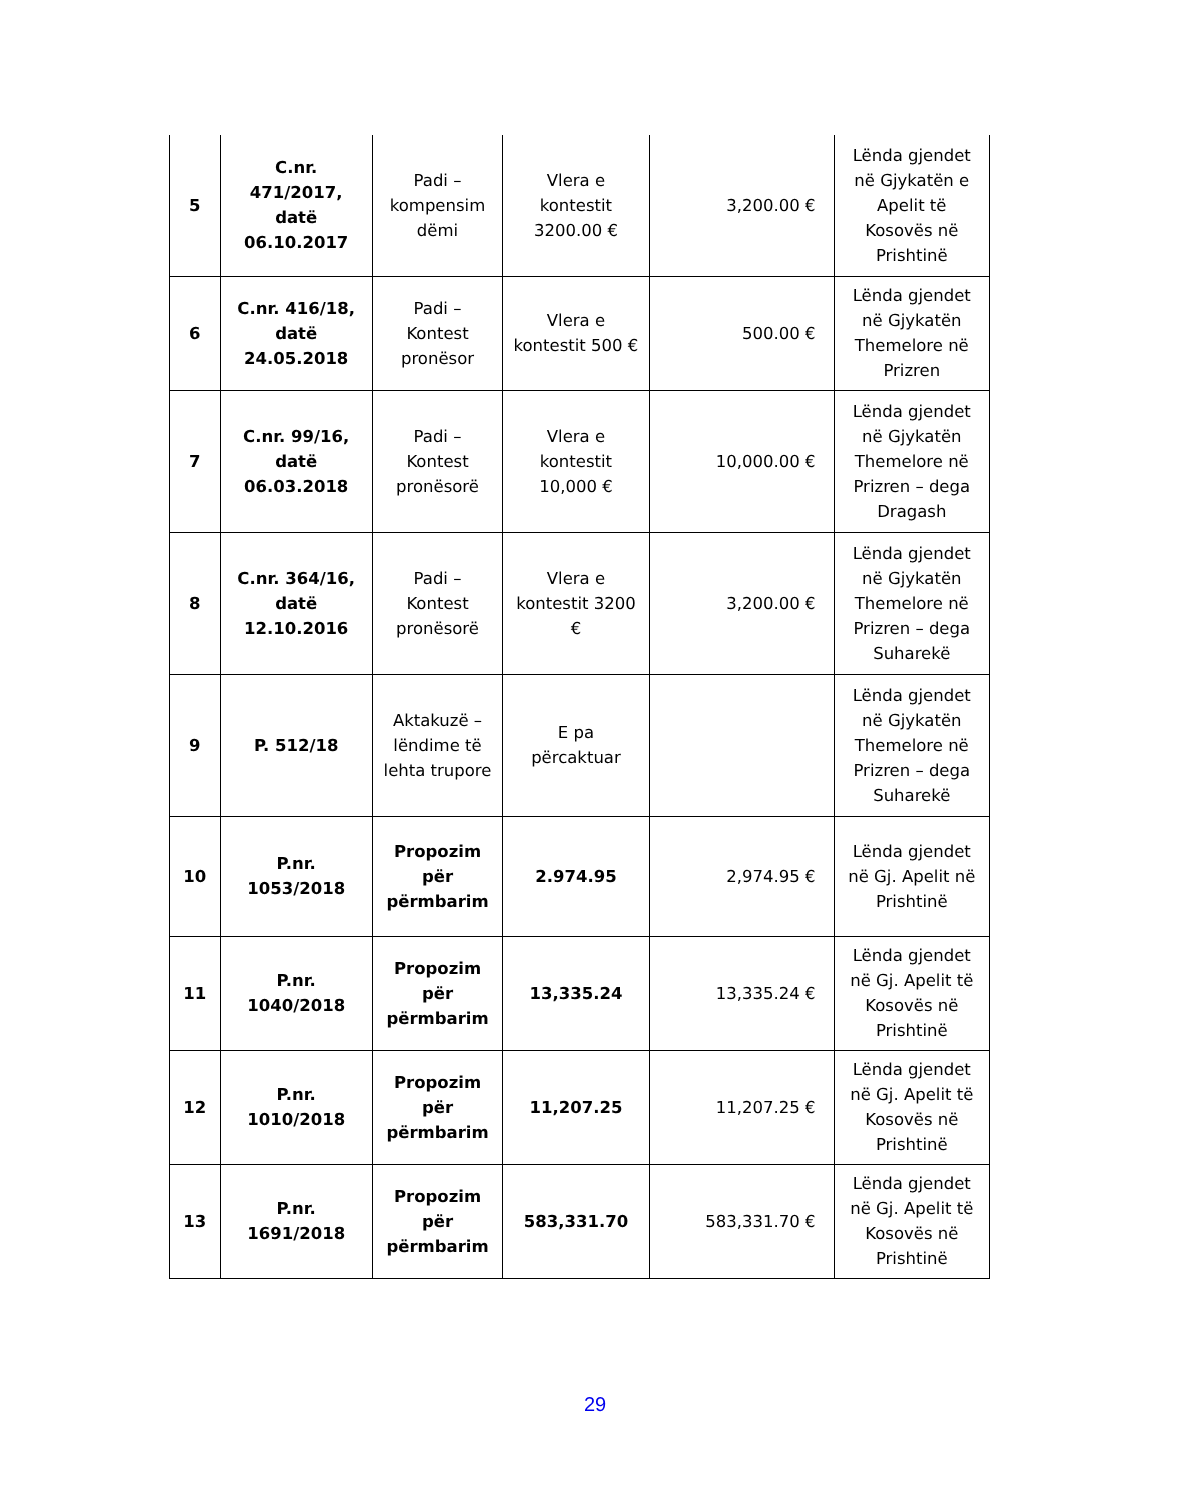| 5 | C.nr. 471/2017, datë 06.10.2017 | Padi – kompensim dëmi | Vlera e kontestit 3200.00 € | 3,200.00 € | Lënda gjendet në Gjykatën e Apelit të Kosovës në Prishtinë |
| 6 | C.nr. 416/18, datë 24.05.2018 | Padi – Kontest pronësor | Vlera e kontestit 500 € | 500.00 € | Lënda gjendet në Gjykatën Themelore në Prizren |
| 7 | C.nr. 99/16, datë 06.03.2018 | Padi – Kontest pronësorë | Vlera e kontestit 10,000 € | 10,000.00 € | Lënda gjendet në Gjykatën Themelore në Prizren – dega Dragash |
| 8 | C.nr. 364/16, datë 12.10.2016 | Padi – Kontest pronësorë | Vlera e kontestit 3200 € | 3,200.00 € | Lënda gjendet në Gjykatën Themelore në Prizren – dega Suharekë |
| 9 | P. 512/18 | Aktakuzë – lëndime të lehta trupore | E pa përcaktuar | | Lënda gjendet në Gjykatën Themelore në Prizren – dega Suharekë |
| 10 | P.nr. 1053/2018 | Propozim për përmbarim | 2.974.95 | 2,974.95 € | Lënda gjendet në Gj. Apelit në Prishtinë |
| 11 | P.nr. 1040/2018 | Propozim për përmbarim | 13,335.24 | 13,335.24 € | Lënda gjendet në Gj. Apelit të Kosovës në Prishtinë |
| 12 | P.nr. 1010/2018 | Propozim për përmbarim | 11,207.25 | 11,207.25 € | Lënda gjendet në Gj. Apelit të Kosovës në Prishtinë |
| 13 | P.nr. 1691/2018 | Propozim për përmbarim | 583,331.70 | 583,331.70 € | Lënda gjendet në Gj. Apelit të Kosovës në Prishtinë |
29